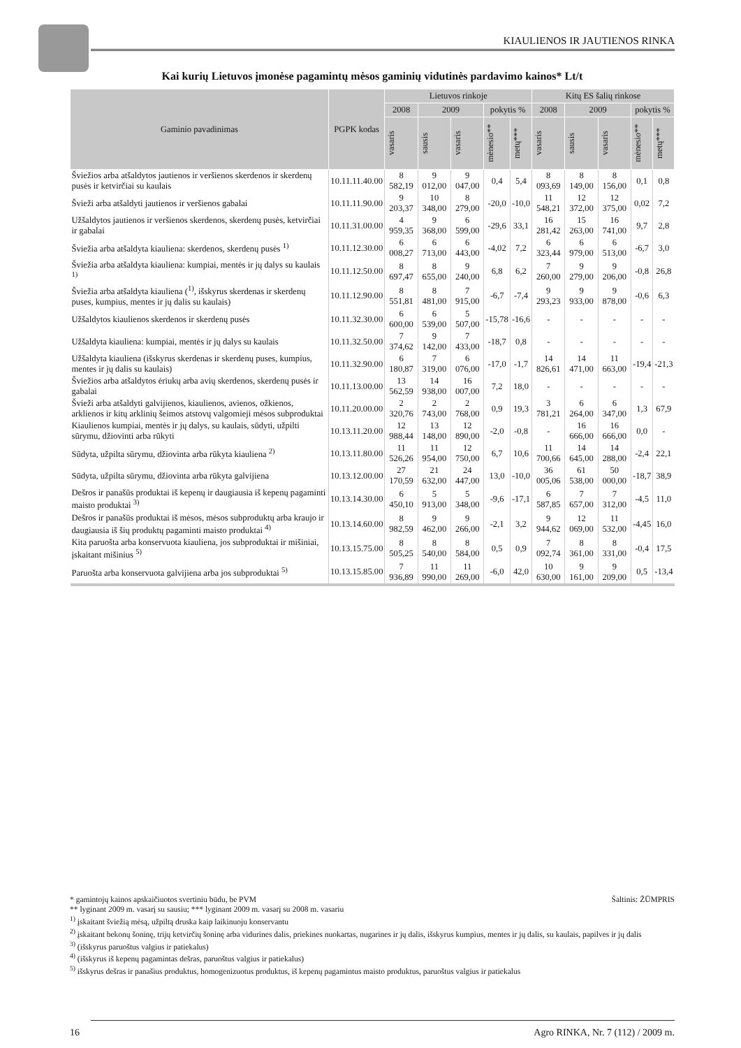KIAULIENOS IR JAUTIENOS RINKA
Kai kurių Lietuvos įmonėse pagamintų mėsos gaminių vidutinės pardavimo kainos* Lt/t
| Gaminio pavadinimas | PGPK kodas | Lietuvos rinkoje | | | | | Kitų ES šalių rinkose | | | | |
| --- | --- | --- | --- | --- | --- | --- | --- | --- | --- | --- | --- |
| | | 2008 | 2009 | | pokytis % | | 2008 | 2009 | | pokytis % | |
| | | vasaris | sausis | vasaris | mėnesio** | metų*** | vasaris | sausis | vasaris | mėnesio** | metų*** |
| Šviežios arba atšaldytos jautienos ir veršienos skerdenos ir skerdenų pusės ir ketvirčiai su kaulais | 10.11.11.40.00 | 8 582,19 | 9 012,00 | 9 047,00 | 0,4 | 5,4 | 8 093,69 | 8 149,00 | 8 156,00 | 0,1 | 0,8 |
| Švieži arba atšaldyti jautienos ir veršienos gabalai | 10.11.11.90.00 | 9 203,37 | 10 348,00 | 8 279,00 | -20,0 | -10,0 | 11 548,21 | 12 372,00 | 12 375,00 | 0,02 | 7,2 |
| Užšaldytos jautienos ir veršienos skerdenos, skerdenų pusės, ketvirčiai ir gabalai | 10.11.31.00.00 | 4 959,35 | 9 368,00 | 6 599,00 | -29,6 | 33,1 | 16 281,42 | 15 263,00 | 16 741,00 | 9,7 | 2,8 |
| Šviežia arba atšaldyta kiauliena: skerdenos, skerdenų pusės <sup>1)</sup> | 10.11.12.30.00 | 6 008,27 | 6 713,00 | 6 443,00 | -4,02 | 7,2 | 6 323,44 | 6 979,00 | 6 513,00 | -6,7 | 3,0 |
| Šviežia arba atšaldyta kiauliena: kumpiai, mentės ir jų dalys su kaulais <sup>1)</sup> | 10.11.12.50.00 | 8 697,47 | 8 655,00 | 9 240,00 | 6,8 | 6,2 | 7 260,00 | 9 279,00 | 9 206,00 | -0,8 | 26,8 |
| Šviežia arba atšaldyta kiauliena (<sup>1)</sup>, išskyrus skerdenas ir skerdenų puses, kumpius, mentes ir jų dalis su kaulais) | 10.11.12.90.00 | 8 551,81 | 8 481,00 | 7 915,00 | -6,7 | -7,4 | 9 293,23 | 9 933,00 | 9 878,00 | -0,6 | 6,3 |
| Užšaldytos kiaulienos skerdenos ir skerdenų pusės | 10.11.32.30.00 | 6 600,00 | 6 539,00 | 5 507,00 | -15,78 | -16,6 | - | - | - | - | - |
| Užšaldyta kiauliena: kumpiai, mentės ir jų dalys su kaulais | 10.11.32.50.00 | 7 374,62 | 9 142,00 | 7 433,00 | -18,7 | 0,8 | - | - | - | - | - |
| Užšaldyta kiauliena (išskyrus skerdenas ir skerdenų puses, kumpius, mentes ir jų dalis su kaulais) | 10.11.32.90.00 | 6 180,87 | 7 319,00 | 6 076,00 | -17,0 | -1,7 | 14 826,61 | 14 471,00 | 11 663,00 | -19,4 | -21,3 |
| Šviežios arba atšaldytos ėriukų arba avių skerdenos, skerdenų pusės ir gabalai | 10.11.13.00.00 | 13 562,59 | 14 938,00 | 16 007,00 | 7,2 | 18,0 | - | - | - | - | - |
| Švieži arba atšaldyti galvijienos, kiaulienos, avienos, ožkienos, arklienos ir kitų arklinių šeimos atstovų valgomieji mėsos subproduktai | 10.11.20.00.00 | 2 320,76 | 2 743,00 | 2 768,00 | 0,9 | 19,3 | 3 781,21 | 6 264,00 | 6 347,00 | 1,3 | 67,9 |
| Kiaulienos kumpiai, mentės ir jų dalys, su kaulais, sūdyti, užpilti sūrymu, džiovinti arba rūkyti | 10.13.11.20.00 | 12 988,44 | 13 148,00 | 12 890,00 | -2,0 | -0,8 | - | 16 666,00 | 16 666,00 | 0,0 | - |
| Sūdyta, užpilta sūrymu, džiovinta arba rūkyta kiauliena <sup>2)</sup> | 10.13.11.80.00 | 11 526,26 | 11 954,00 | 12 750,00 | 6,7 | 10,6 | 11 700,66 | 14 645,00 | 14 288,00 | -2,4 | 22,1 |
| Sūdyta, užpilta sūrymu, džiovinta arba rūkyta galvijiena | 10.13.12.00.00 | 27 170,59 | 21 632,00 | 24 447,00 | 13,0 | -10,0 | 36 005,06 | 61 538,00 | 50 000,00 | -18,7 | 38,9 |
| Dešros ir panašūs produktai iš kepenų ir daugiausia iš kepenų pagaminti maisto produktai <sup>3)</sup> | 10.13.14.30.00 | 6 450,10 | 5 913,00 | 5 348,00 | -9,6 | -17,1 | 6 587,85 | 7 657,00 | 7 312,00 | -4,5 | 11,0 |
| Dešros ir panašūs produktai iš mėsos, mėsos subproduktų arba kraujo ir daugiausia iš šių produktų pagaminti maisto produktai <sup>4)</sup> | 10.13.14.60.00 | 8 982,59 | 9 462,00 | 9 266,00 | -2,1 | 3,2 | 9 944,62 | 12 069,00 | 11 532,00 | -4,45 | 16,0 |
| Kita paruošta arba konservuota kiauliena, jos subproduktai ir mišiniai, įskaitant mišinius <sup>5)</sup> | 10.13.15.75.00 | 8 505,25 | 8 540,00 | 8 584,00 | 0,5 | 0,9 | 7 092,74 | 8 361,00 | 8 331,00 | -0,4 | 17,5 |
| Paruošta arba konservuota galvijiena arba jos subproduktai <sup>5)</sup> | 10.13.15.85.00 | 7 936,89 | 11 990,00 | 11 269,00 | -6,0 | 42,0 | 10 630,00 | 9 161,00 | 9 209,00 | 0,5 | -13,4 |
* gamintojų kainos apskaičiuotos svertiniu būdu, be PVM Šaltinis: ŽŪMPRIS
** lyginant 2009 m. vasarį su sausiu; *** lyginant 2009 m. vasarį su 2008 m. vasariu
<sup>1)</sup> įskaitant šviežią mėsą, užpiltą druska kaip laikinuoju konservantu
<sup>2)</sup> įskaitant bekonų šoninę, trijų ketvirčių šoninę arba vidurines dalis, priekines nuokartas, nugarines ir jų dalis, išskyrus kumpius, mentes ir jų dalis, su kaulais, papilves ir jų dalis
<sup>3)</sup> (išskyrus paruoštus valgius ir patiekalus)
<sup>4)</sup> (išskyrus iš kepenų pagamintas dešras, paruoštus valgius ir patiekalus)
<sup>5)</sup> išskyrus dešras ir panašius produktus, homogenizuotus produktus, iš kepenų pagamintus maisto produktus, paruoštus valgius ir patiekalus
16 Agro RINKA, Nr. 7 (112) / 2009 m.